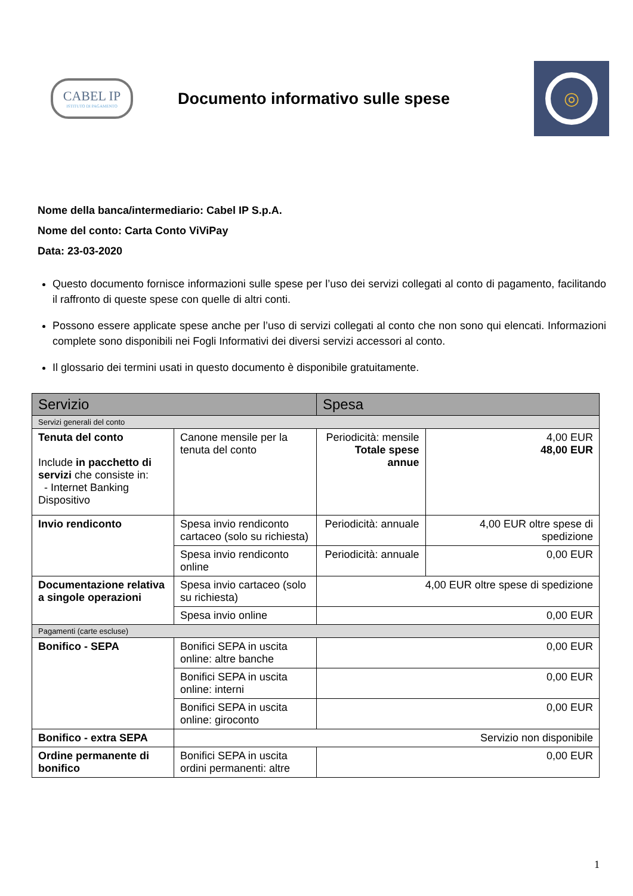CABEL IP
ISTITUTO DI PAGAMENTO
Documento informativo sulle spese
◎
Nome della banca/intermediario: Cabel IP S.p.A.
Nome del conto: Carta Conto ViViPay
Data: 23-03-2020
Questo documento fornisce informazioni sulle spese per l’uso dei servizi collegati al conto di pagamento, facilitando il raffronto di queste spese con quelle di altri conti.
Possono essere applicate spese anche per l’uso di servizi collegati al conto che non sono qui elencati. Informazioni complete sono disponibili nei Fogli Informativi dei diversi servizi accessori al conto.
Il glossario dei termini usati in questo documento è disponibile gratuitamente.
| Servizio | | Spesa | |
| --- | --- | --- | --- |
| Servizi generali del conto | | | |
| Tenuta del conto Include in pacchetto di servizi che consiste in: - Internet Banking Dispositivo | Canone mensile per la tenuta del conto | Periodicità: mensile Totale spese annue | 4,00 EUR 48,00 EUR |
| Invio rendiconto | Spesa invio rendiconto cartaceo (solo su richiesta) | Periodicità: annuale | 4,00 EUR oltre spese di spedizione |
| | Spesa invio rendiconto online | Periodicità: annuale | 0,00 EUR |
| Documentazione relativa a singole operazioni | Spesa invio cartaceo (solo su richiesta) | 4,00 EUR oltre spese di spedizione | |
| | Spesa invio online | 0,00 EUR | |
| Pagamenti (carte escluse) | | | |
| Bonifico - SEPA | Bonifici SEPA in uscita online: altre banche | 0,00 EUR | |
| | Bonifici SEPA in uscita online: interni | 0,00 EUR | |
| | Bonifici SEPA in uscita online: giroconto | 0,00 EUR | |
| Bonifico - extra SEPA | Servizio non disponibile | | |
| Ordine permanente di bonifico | Bonifici SEPA in uscita ordini permanenti: altre | 0,00 EUR | |
1